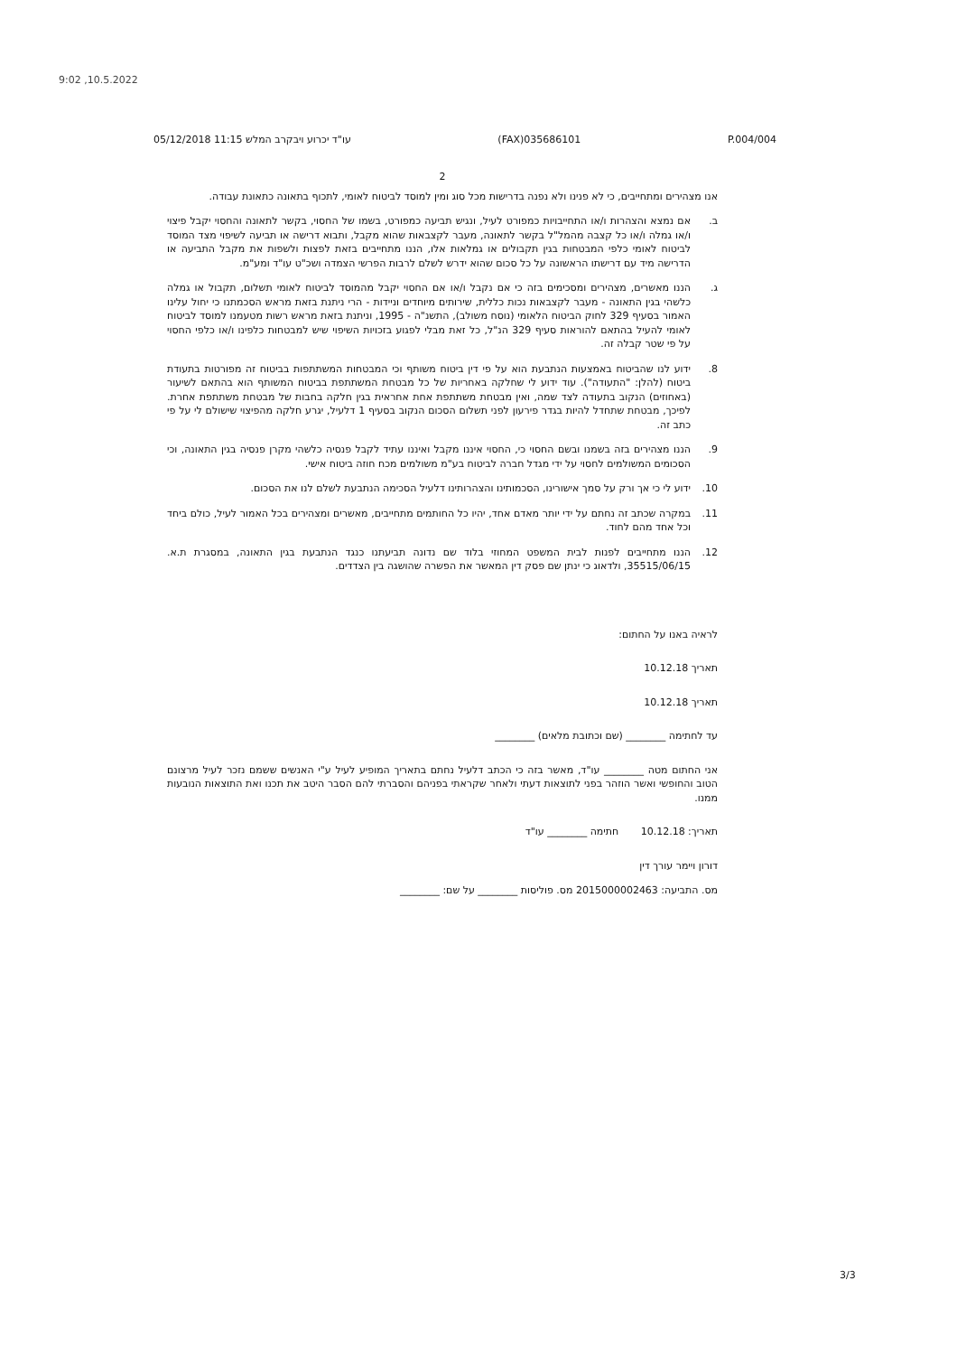9:02 ,10.5.2022
05/12/2018 11:15 עו"ד יכרוע ויבקרב המלש (FAX)035686101 P.004/004
2
אנו מצהירים ומתחייבים, כי לא פנינו ולא נפנה בדרישות מכל סוג ומין למוסד לביטוח לאומי, לתכוף בתאונה כתאונת עבודה.
ב. אם נמצא והצהרות ו/או התחייבויות כמפורט לעיל, ונגיש תביעה כמפורט, בשמו של החסוי, בקשר לתאונה והחסוי יקבל פיצוי ו/או גמלה ו/או כל קצבה מהמל"ל בקשר לתאונה, מעבר לקצבאות שהוא מקבל, ותבוא דרישה או תביעה לשיפוי מצד המוסד לביטוח לאומי כלפי המבטחות בגין תקבולים או גמלאות אלו, הננו מתחייבים בזאת לפצות ולשפות את מקבל התביעה או הדרישה מיד עם דרישתו הראשונה על כל סכום שהוא ידרש לשלם לרבות הפרשי הצמדה ושכ"ט עו"ד ומע"מ.
ג. הננו מאשרים, מצהירים ומסכימים בזה כי אם נקבל ו/או אם החסוי יקבל מהמוסד לביטוח לאומי תשלום, תקבול או גמלה כלשהי בגין התאונה - מעבר לקצבאות נכות כללית, שירותים מיוחדים וניידות - הרי ניתנת בזאת מראש הסכמתנו כי יחול עלינו האמור בסעיף 329 לחוק הביטוח הלאומי (נוסח משולב), התשנ"ה - 1995, וניתנת בזאת מראש רשות מטעמנו למוסד לביטוח לאומי להעיל בהתאם להוראות סעיף 329 הנ"ל, כל זאת מבלי לפגוע בזכויות השיפוי שיש למבטחות כלפינו ו/או כלפי החסוי על פי שטר קבלה זה.
8. ידוע לנו שהביטוח באמצעות הנתבעת הוא על פי דין ביטוח משותף וכי המבטחות המשתתפות בביטוח זה מפורטות בתעודת ביטוח (להלן: "התעודה"). עוד ידוע לי שחלקה באחריות של כל מבטחת המשתתפת בביטוח המשותף הוא בהתאם לשיעור (באחוזים) הנקוב בתעודה לצד שמה, ואין מבטחת משתתפת אחת אחראית בגין חלקה בחבות של מבטחת משתתפת אחרת. לפיכך, מבטחת שתחדל להיות בגדר פירעון לפני תשלום הסכום הנקוב בסעיף 1 דלעיל, יגרע חלקה מהפיצוי שישולם לי על פי כתב זה.
9. הננו מצהירים בזה בשמנו ובשם החסוי כי, החסוי איננו מקבל ואיננו עתיד לקבל פנסיה כלשהי מקרן פנסיה בגין התאונה, וכי הסכומים המשולמים לחסוי על ידי מגדל חברה לביטוח בע"מ משולמים מכח חוזה ביטוח אישי.
10. ידוע לי כי אך ורק על סמך אישורינו, הסכמותינו והצהרותינו דלעיל הסכימה הנתבעת לשלם לנו את הסכום.
11. במקרה שכתב זה נחתם על ידי יותר מאדם אחד, יהיו כל החותמים מתחייבים, מאשרים ומצהירים בכל האמור לעיל, כולם ביחד וכל אחד מהם לחוד.
12. הננו מתחייבים לפנות לבית המשפט המחוזי בלוד שם נדונה תביעתנו כנגד הנתבעת בגין התאונה, במסגרת ת.א. 35515/06/15, ולדאוג כי ינתן שם פסק דין המאשר את הפשרה שהושגה בין הצדדים.
לראיה באנו על החתום:
תאריך 10.12.18
תאריך 10.12.18
עד לחתימה ________ (שם וכתובת מלאים) ________
אני החתום מטה ________ עו"ד, מאשר בזה כי הכתב דלעיל נחתם בתאריך המופיע לעיל ע"י האנשים ששמם נזכר לעיל מרצונם הטוב והחופשי ואשר הוזהר בפני לתוצאות דעתי ולאחר שקראתי בפניהם והסברתי להם הסבר היטב את תכנו ואת התוצאות הנובעות ממנו.
תאריך: 10.12.18 חתימה ________ עו"ד
דורון ויימר עורך דין
מס. התביעה: 2015000002463 מס. פוליסות ________ על שם: ________
3/3